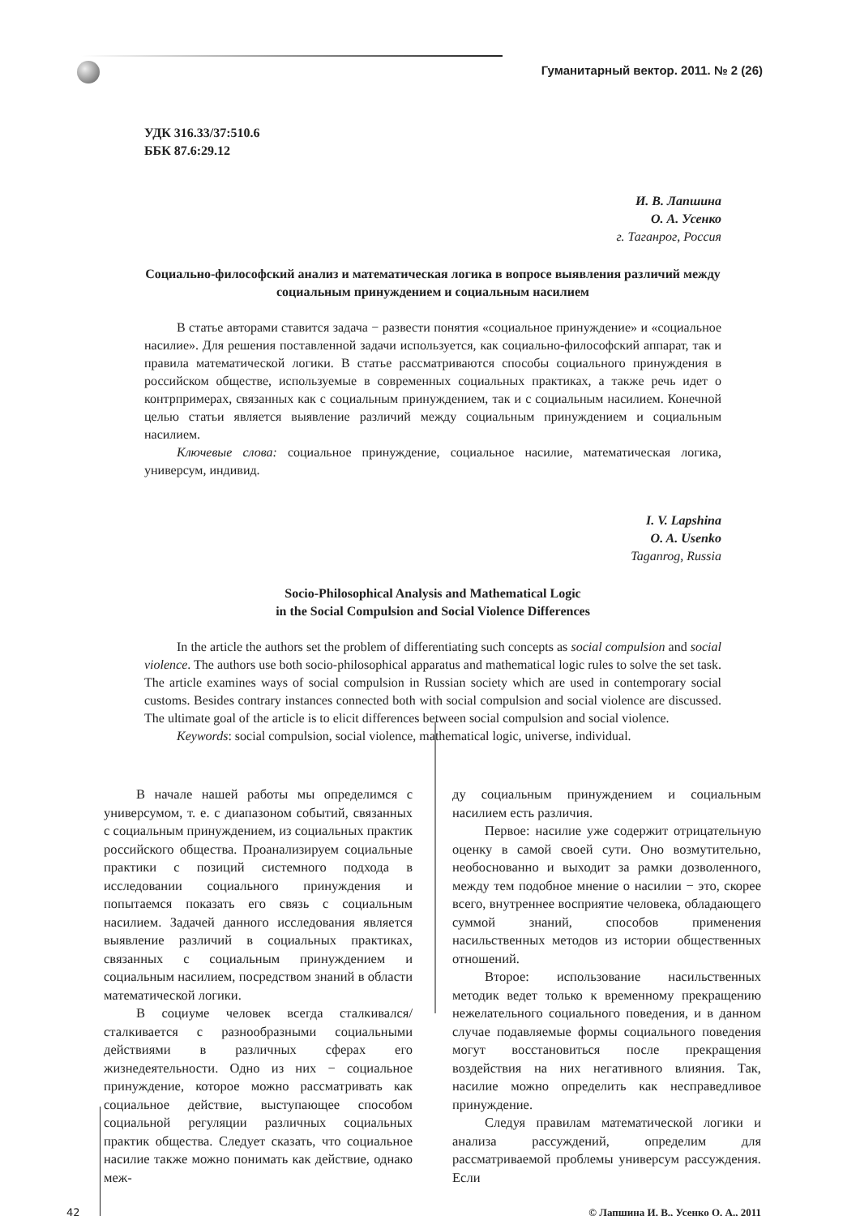Гуманитарный вектор. 2011. № 2 (26)
УДК 316.33/37:510.6
ББК 87.6:29.12
И. В. Лапшина
О. А. Усенко
г. Таганрог, Россия
Социально-философский анализ и математическая логика в вопросе выявления различий между социальным принуждением и социальным насилием
В статье авторами ставится задача − развести понятия «социальное принуждение» и «социальное насилие». Для решения поставленной задачи используется, как социально-философский аппарат, так и правила математической логики. В статье рассматриваются способы социального принуждения в российском обществе, используемые в современных социальных практиках, а также речь идет о контрпримерах, связанных как с социальным принуждением, так и с социальным насилием. Конечной целью статьи является выявление различий между социальным принуждением и социальным насилием.
Ключевые слова: социальное принуждение, социальное насилие, математическая логика, универсум, индивид.
I. V. Lapshina
O. A. Usenko
Taganrog, Russia
Socio-Philosophical Analysis and Mathematical Logic
in the Social Compulsion and Social Violence Differences
In the article the authors set the problem of differentiating such concepts as social compulsion and social violence. The authors use both socio-philosophical apparatus and mathematical logic rules to solve the set task. The article examines ways of social compulsion in Russian society which are used in contemporary social customs. Besides contrary instances connected both with social compulsion and social violence are discussed. The ultimate goal of the article is to elicit differences between social compulsion and social violence.
Keywords: social compulsion, social violence, mathematical logic, universe, individual.
В начале нашей работы мы определимся с универсумом, т. е. с диапазоном событий, связанных с социальным принуждением, из социальных практик российского общества. Проанализируем социальные практики с позиций системного подхода в исследовании социального принуждения и попытаемся показать его связь с социальным насилием. Задачей данного исследования является выявление различий в социальных практиках, связанных с социальным принуждением и социальным насилием, посредством знаний в области математической логики.
В социуме человек всегда сталкивался/сталкивается с разнообразными социальными действиями в различных сферах его жизнедеятельности. Одно из них − социальное принуждение, которое можно рассматривать как социальное действие, выступающее способом социальной регуляции различных социальных практик общества. Следует сказать, что социальное насилие также можно понимать как действие, однако меж-
ду социальным принуждением и социальным насилием есть различия.
Первое: насилие уже содержит отрицательную оценку в самой своей сути. Оно возмутительно, необоснованно и выходит за рамки дозволенного, между тем подобное мнение о насилии − это, скорее всего, внутреннее восприятие человека, обладающего суммой знаний, способов применения насильственных методов из истории общественных отношений.
Второе: использование насильственных методик ведет только к временному прекращению нежелательного социального поведения, и в данном случае подавляемые формы социального поведения могут восстановиться после прекращения воздействия на них негативного влияния. Так, насилие можно определить как несправедливое принуждение.
Следуя правилам математической логики и анализа рассуждений, определим для рассматриваемой проблемы универсум рассуждения. Если
42 © Лапшина И. В., Усенко О. А., 2011